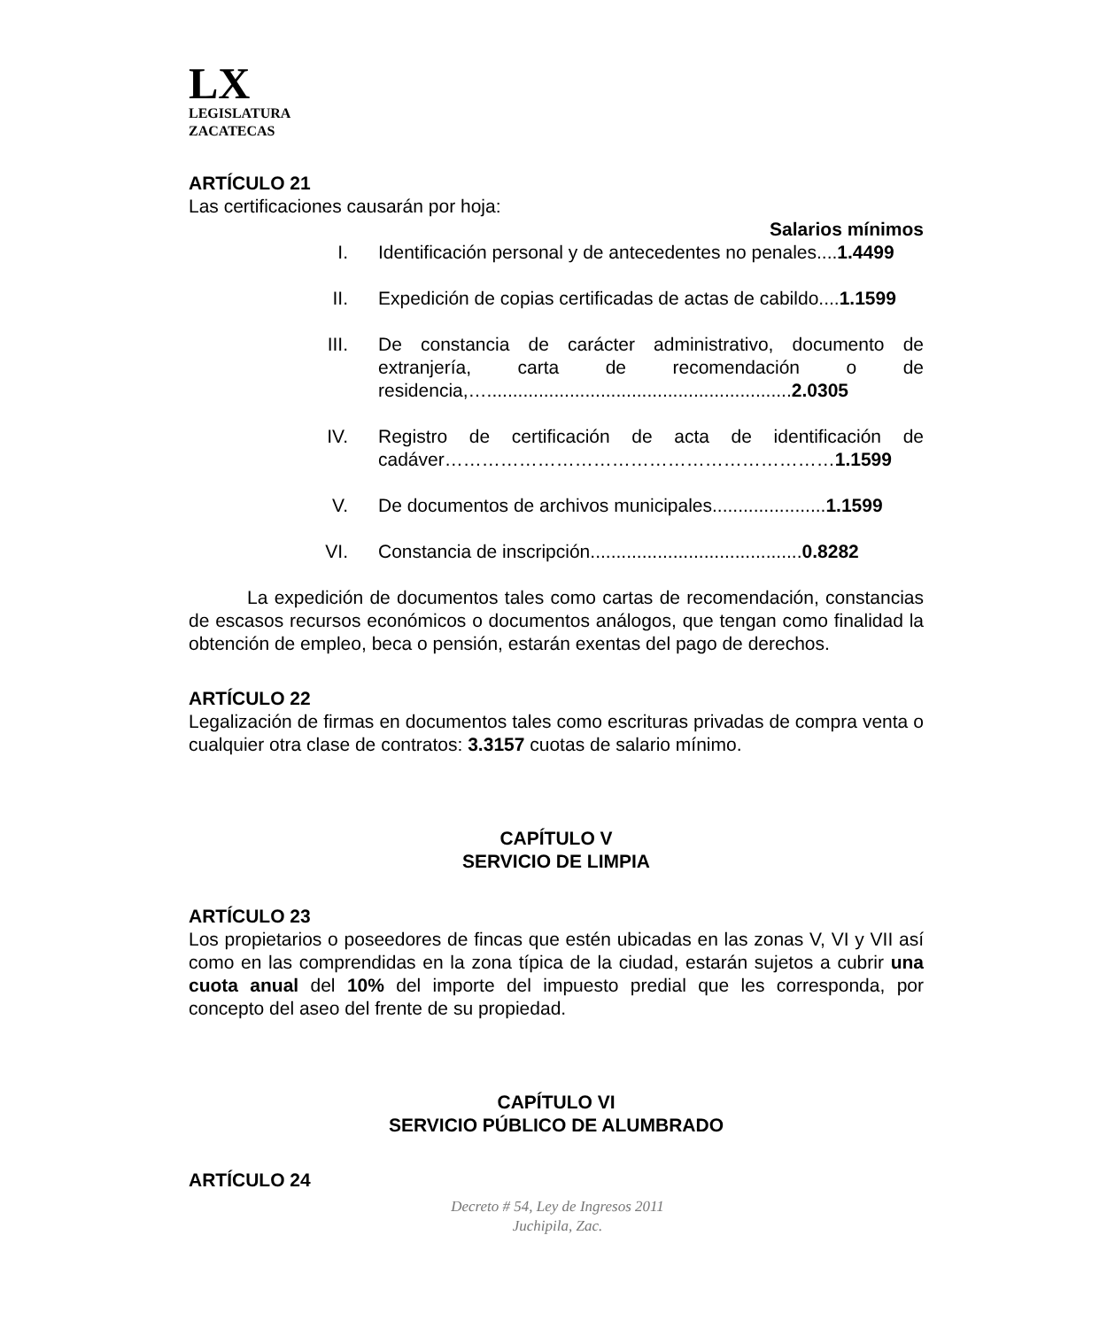LX
LEGISLATURA
ZACATECAS
ARTÍCULO 21
Las certificaciones causarán por hoja:
Salarios mínimos
I. Identificación personal y de antecedentes no penales....1.4499
II. Expedición de copias certificadas de actas de cabildo....1.1599
III. De constancia de carácter administrativo, documento de extranjería, carta de recomendación o de residencia,…...........................................................2.0305
IV. Registro de certificación de acta de identificación de cadáver………………………………………………………1.1599
V. De documentos de archivos municipales......................1.1599
VI. Constancia de inscripción.........................................0.8282
La expedición de documentos tales como cartas de recomendación, constancias de escasos recursos económicos o documentos análogos, que tengan como finalidad la obtención de empleo, beca o pensión, estarán exentas del pago de derechos.
ARTÍCULO 22
Legalización de firmas en documentos tales como escrituras privadas de compra venta o cualquier otra clase de contratos: 3.3157 cuotas de salario mínimo.
CAPÍTULO V
SERVICIO DE LIMPIA
ARTÍCULO 23
Los propietarios o poseedores de fincas que estén ubicadas en las zonas V, VI y VII así como en las comprendidas en la zona típica de la ciudad, estarán sujetos a cubrir una cuota anual del 10% del importe del impuesto predial que les corresponda, por concepto del aseo del frente de su propiedad.
CAPÍTULO VI
SERVICIO PÚBLICO DE ALUMBRADO
ARTÍCULO 24
Decreto # 54, Ley de Ingresos 2011
Juchipila, Zac.